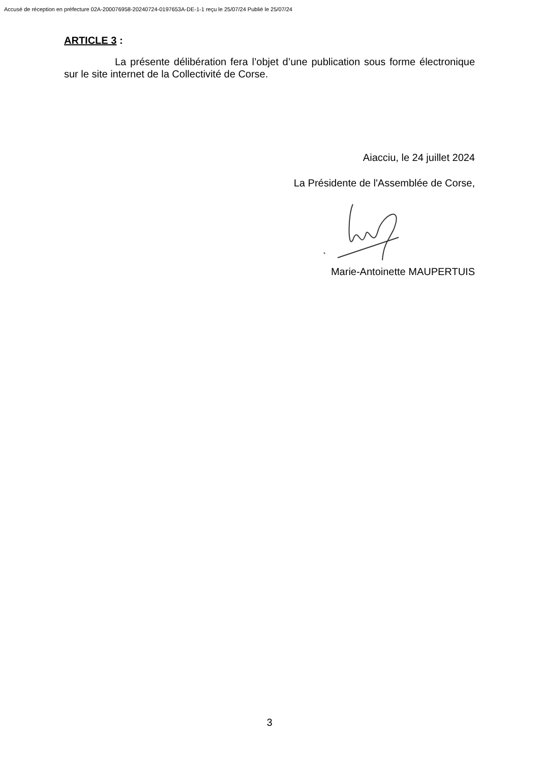Accusé de réception en préfecture 02A-200076958-20240724-0197653A-DE-1-1 reçu le 25/07/24 Publié le 25/07/24
ARTICLE 3 :
La présente délibération fera l’objet d’une publication sous forme électronique sur le site internet de la Collectivité de Corse.
Aiacciu, le 24 juillet 2024
La Présidente de l'Assemblée de Corse,
Marie-Antoinette MAUPERTUIS
3